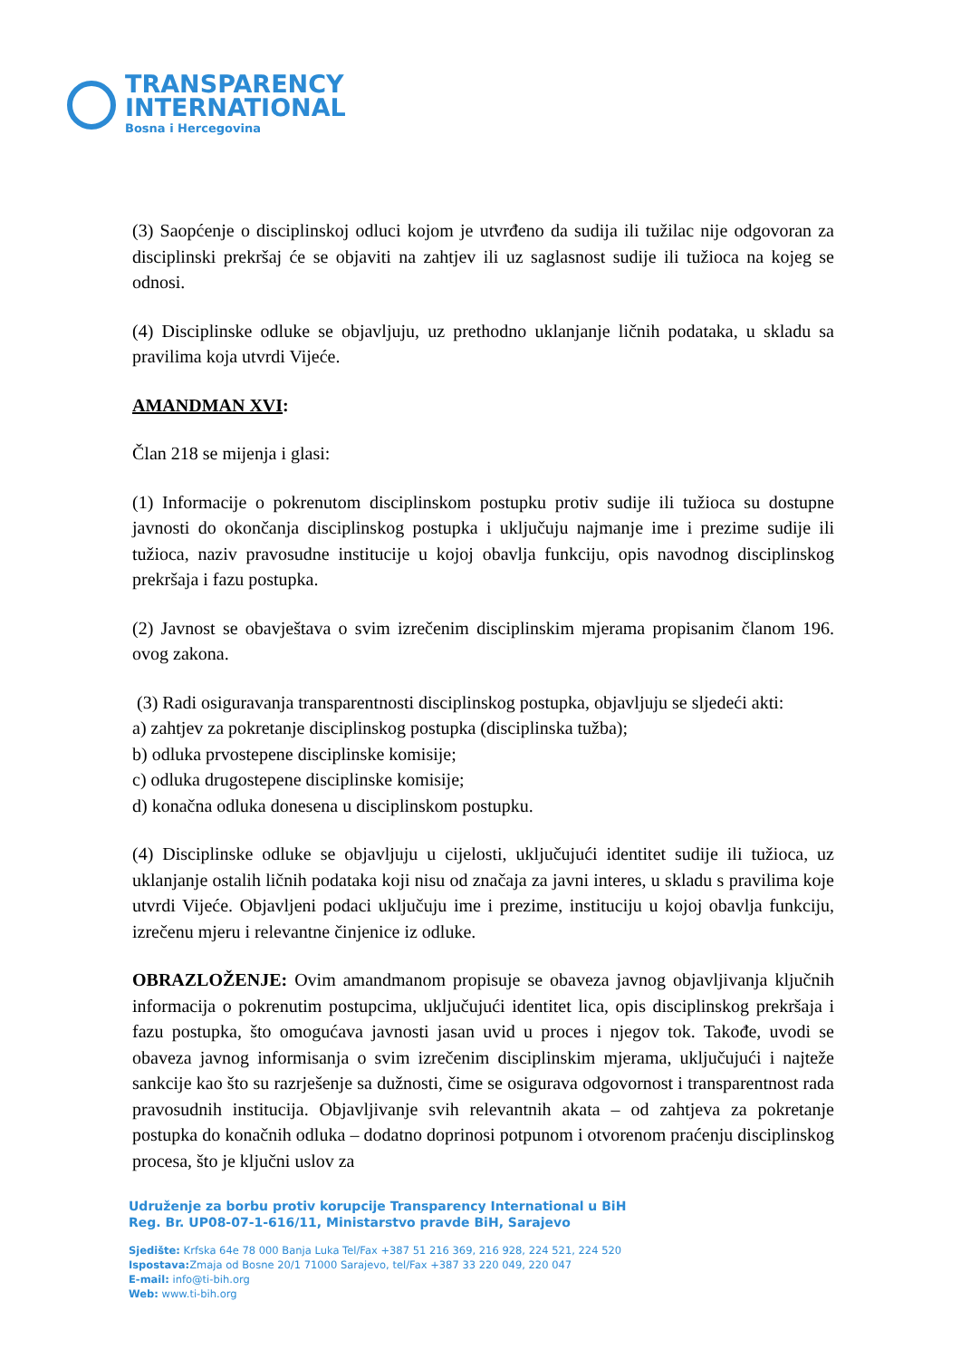TRANSPARENCY
INTERNATIONAL
Bosna i Hercegovina
(3) Saopćenje o disciplinskoj odluci kojom je utvrđeno da sudija ili tužilac nije odgovoran za disciplinski prekršaj će se objaviti na zahtjev ili uz saglasnost sudije ili tužioca na kojeg se odnosi.
(4) Disciplinske odluke se objavljuju, uz prethodno uklanjanje ličnih podataka, u skladu sa pravilima koja utvrdi Vijeće.
AMANDMAN XVI:
Član 218 se mijenja i glasi:
(1) Informacije o pokrenutom disciplinskom postupku protiv sudije ili tužioca su dostupne javnosti do okončanja disciplinskog postupka i uključuju najmanje ime i prezime sudije ili tužioca, naziv pravosudne institucije u kojoj obavlja funkciju, opis navodnog disciplinskog prekršaja i fazu postupka.
(2) Javnost se obavještava o svim izrečenim disciplinskim mjerama propisanim članom 196. ovog zakona.
(3) Radi osiguravanja transparentnosti disciplinskog postupka, objavljuju se sljedeći akti:
a) zahtjev za pokretanje disciplinskog postupka (disciplinska tužba);
b) odluka prvostepene disciplinske komisije;
c) odluka drugostepene disciplinske komisije;
d) konačna odluka donesena u disciplinskom postupku.
(4) Disciplinske odluke se objavljuju u cijelosti, uključujući identitet sudije ili tužioca, uz uklanjanje ostalih ličnih podataka koji nisu od značaja za javni interes, u skladu s pravilima koje utvrdi Vijeće. Objavljeni podaci uključuju ime i prezime, instituciju u kojoj obavlja funkciju, izrečenu mjeru i relevantne činjenice iz odluke.
OBRAZLOŽENJE: Ovim amandmanom propisuje se obaveza javnog objavljivanja ključnih informacija o pokrenutim postupcima, uključujući identitet lica, opis disciplinskog prekršaja i fazu postupka, što omogućava javnosti jasan uvid u proces i njegov tok. Takođe, uvodi se obaveza javnog informisanja o svim izrečenim disciplinskim mjerama, uključujući i najteže sankcije kao što su razrješenje sa dužnosti, čime se osigurava odgovornost i transparentnost rada pravosudnih institucija. Objavljivanje svih relevantnih akata – od zahtjeva za pokretanje postupka do konačnih odluka – dodatno doprinosi potpunom i otvorenom praćenju disciplinskog procesa, što je ključni uslov za
Udruženje za borbu protiv korupcije Transparency International u BiH
Reg. Br. UP08-07-1-616/11, Ministarstvo pravde BiH, Sarajevo
Sjedište: Krfska 64e 78 000 Banja Luka Tel/Fax +387 51 216 369, 216 928, 224 521, 224 520
Ispostava: Zmaja od Bosne 20/1 71000 Sarajevo, tel/Fax +387 33 220 049, 220 047
E-mail: info@ti-bih.org
Web: www.ti-bih.org